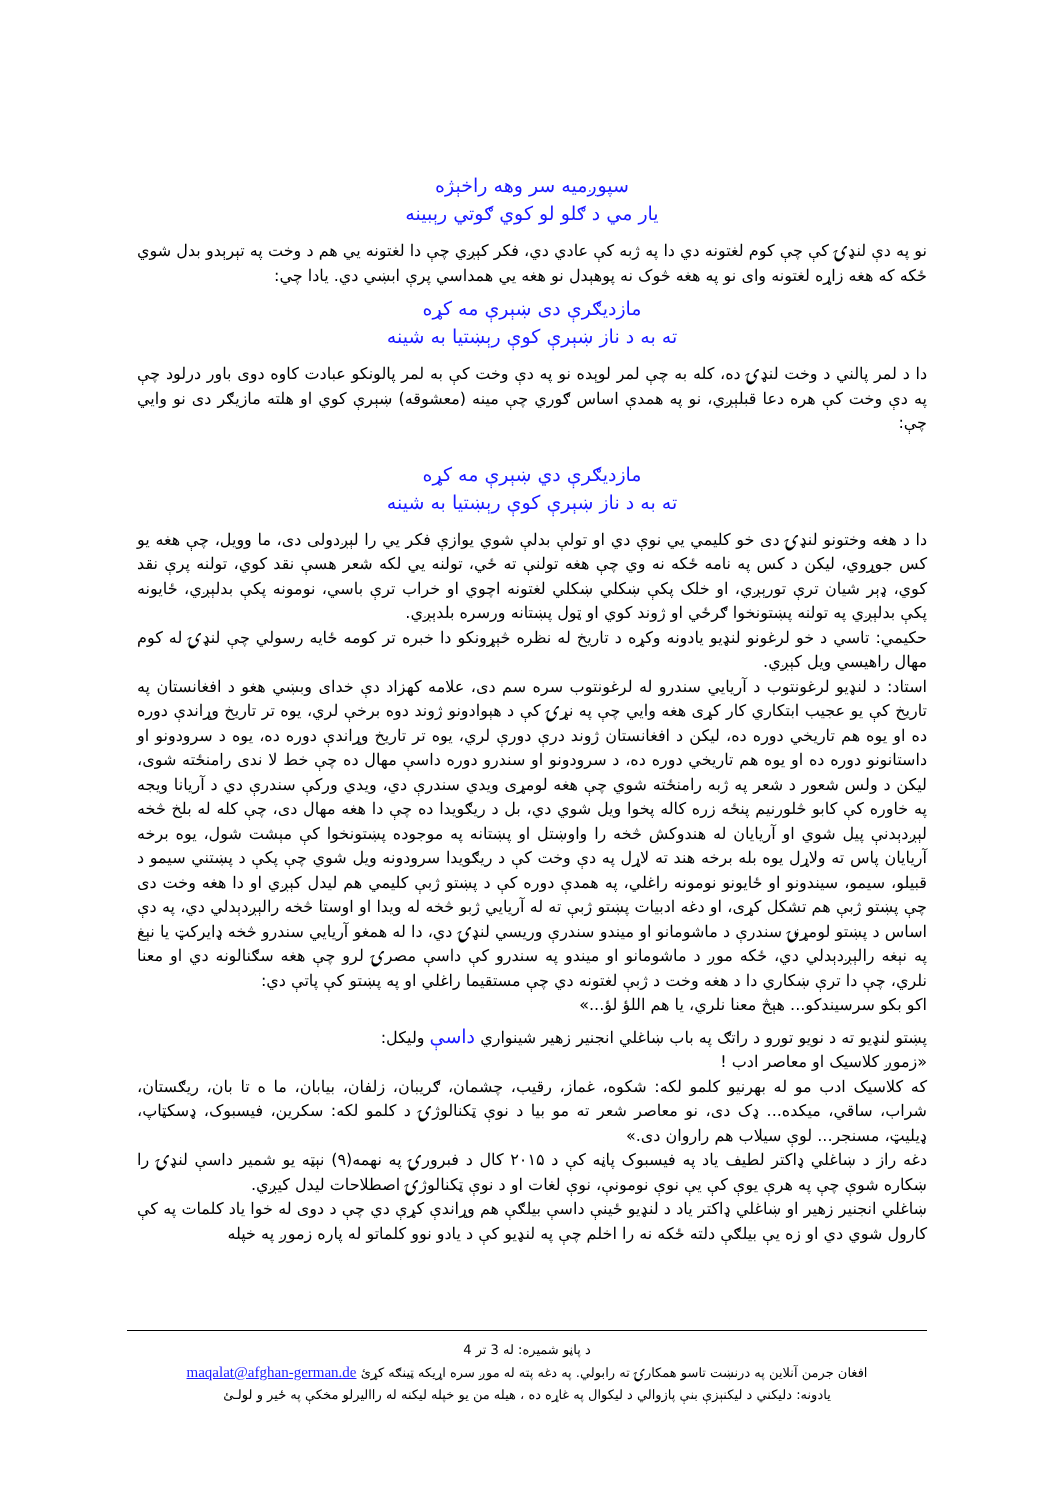سپوږمیه سر وهه راخېژه
یار مي د ګلو لو کوي ګوتي رېبینه
نو په دې لنډۍ کې چې کوم لغتونه دي دا په ژبه کې عادي دي، فکر کېږي چې دا لغتونه يي هم د وخت په تېرېدو بدل شوي ځکه که هغه زاړه لغتونه وای نو په هغه څوک نه پوهېدل نو هغه يي همداسي پرې ابښي دي. یادا چي:
مازدیګرې دی ښېرې مه کړه
ته به د ناز ښېرې کوې رېښتیا به شینه
دا د لمر پالني د وخت لنډۍ ده، کله به چې لمر لوېده نو په دې وخت کې به لمر پالونکو عبادت کاوه دوی باور درلود چې په دې وخت کې هره دعا قبلېږي، نو په همدې اساس ګوري چې مینه (معشوقه) ښېرې کوي او هلته مازیګر دی نو وایي چې:
مازدیګرې دي ښېرې مه کړه
ته به د ناز ښېرې کوې رېښتیا به شینه
دا د هغه وختونو لنډۍ دی خو کلیمي يي نوې دي او تولې بدلې شوي یوازې فکر يي را لېږدولی دی، ما وویل، چې هغه یو کس جوړوي، لیکن د کس په نامه ځکه نه وي چې هغه تولنې ته ځي، تولنه يي لکه شعر هسې نقد کوي، تولنه پرې نقد کوي، ډېر شیان ترې تورېږي، او خلک پکې ښکلي ښکلي لغتونه اچوي او خراب ترې باسي، نومونه پکې بدلېږي، ځایونه پکې بدلېږي په تولنه پښتونخوا ګرځي او ژوند کوي او ټول پښتانه ورسره بلدېږي.
حکیمي: تاسي د خو لرغونو لنډیو یادونه وکړه د تاریخ له نظره څېړونکو دا خبره تر کومه ځایه رسولي چې لنډۍ له کوم مهال راهیسي ویل کېږي.
استاد: د لنډیو لرغونتوب د آریایي سندرو له لرغونتوب سره سم دی، علامه کهزاد دې خدای وبښي هغو د افغانستان په تاریخ کې یو عجیب ابتکاري کار کړی هغه وایي چې په نړۍ کې د هېوادونو ژوند دوه برخې لري، یوه تر تاریخ وړاندې دوره ده او یوه هم تاریخي دوره ده، لیکن د افغانستان ژوند درې دورې لري، یوه تر تاریخ وړاندې دوره ده، یوه د سرودونو او داستانونو دوره ده او یوه هم تاریخي دوره ده، د سرودونو او سندرو دوره داسې مهال ده چې خط لا ندی رامنځته شوی، لیکن د ولس شعور د شعر په ژبه رامنځته شوي چې هغه لومړی ویدي سندرې دي، ویدي ورکې سندرې دي د آریانا ویجه په خاوره کې کابو څلورنیم پنځه زره کاله پخوا ویل شوي دي، بل د ریګویدا ده چې دا هغه مهال دی، چې کله له بلخ څخه لېږدېدنې پیل شوي او آریایان له هندوکش څخه را واوښتل او پښتانه په موجوده پښتونخوا کې مېشت شول، یوه برخه آریایان پاس ته ولاړل یوه بله برخه هند ته لاړل په دې وخت کې د ریګویدا سرودونه ویل شوي چې پکې د پښتني سیمو د قبیلو، سیمو، سیندونو او ځایونو نومونه راغلي، په همدې دوره کې د پښتو ژبې کلیمي هم لیدل کېږي او دا هغه وخت دی چې پښتو ژبې هم تشکل کړی، او دغه ادبیات پښتو ژبې ته له آریایي ژبو څخه له ویدا او اوستا څخه رالېږدېدلي دي، په دې اساس د پښتو لومړنۍ سندرې د ماشومانو او میندو سندرې وریسي لنډۍ دي، دا له همغو آریایي سندرو څخه ډایرکټ یا نېغ په نېغه رالېږدېدلي دي، ځکه موږ د ماشومانو او میندو په سندرو کې داسې مصرۍ لرو چې هغه سګنالونه دي او معنا نلري، چې دا ترې ښکاري دا د هغه وخت د ژبې لغتونه دي چې مستقیما راغلي او په پښتو کې پاتې دي:
اکو بکو سرسیندکو... هېڅ معنا نلري، یا هم اللؤ لؤ...»
پښتو لنډیو ته د نویو تورو د راتګ په باب ښاغلي انجنیر زهیر شینواري داسې ولیکل:
«زموږ کلاسیک او معاصر ادب !
که کلاسیک ادب مو له بهرنیو کلمو لکه: شکوه، غماز، رقیب، چشمان، ګریبان، زلفان، بیابان، ما ه تا بان، ریګستان، شراب، ساقي، میکده... ډک دی، نو معاصر شعر ته مو بیا د نوې ټکنالوژۍ د کلمو لکه: سکرین، فیسبوک، ډسکټاپ، ډیلیټ، مسنجر... لوې سیلاب هم راروان دی.»
دغه راز د ښاغلي ډاکتر لطیف یاد په فیسبوک پاڼه کې د ۲۰۱۵ کال د فبرورۍ په نهمه(۹) نېټه یو شمیر داسې لنډۍ را ښکاره شوې چې په هرې یوې کې یې نوې نومونې، نوې لغات او د نوې ټکنالوژۍ اصطلاحات لیدل کیږي.
ښاغلي انجنیر زهیر او ښاغلي ډاکتر یاد د لنډیو ځینې داسې بیلګې هم وړاندې کړې دي چې د دوی له خوا یاد کلمات په کې کارول شوي دي او زه یې بیلګې دلته ځکه نه را اخلم چې په لنډیو کې د یادو نوو کلماتو له پاره زموږ په خپله
د پاڼو شمیره: له 3 تر 4
افغان جرمن آنلاین په درنښت تاسو همکارۍ ته رابولي. په دغه پته له موږ سره اړیکه ټینګه کړئ maqalat@afghan-german.de
یادونه: دلیکني د لیکنېزې بنې پازوالي د لیکوال په غاړه ده ، هیله من یو خپله لیکنه له راالیرلو مخکې په ځیر و لولـئ